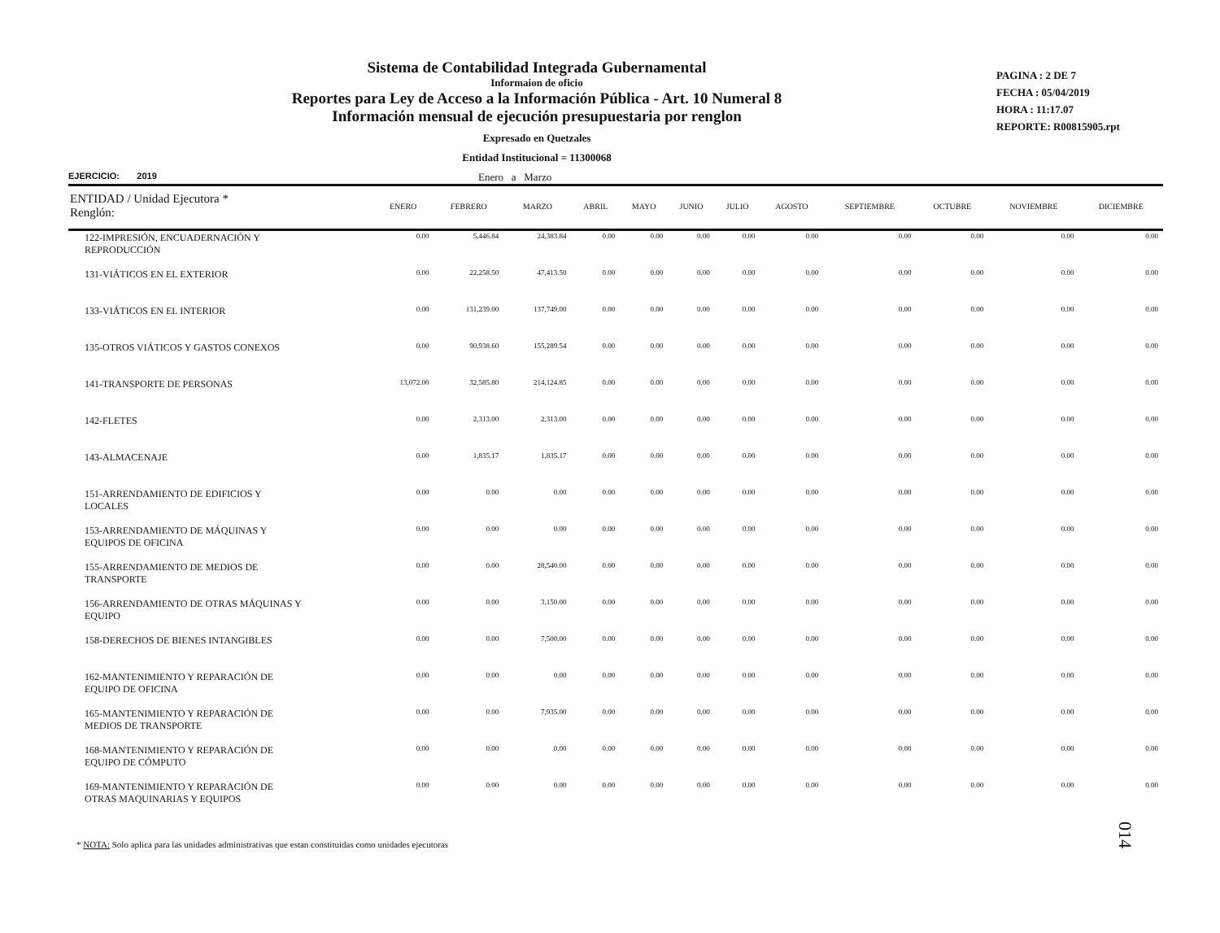Sistema de Contabilidad Integrada Gubernamental
Informaion de oficio
Reportes para Ley de Acceso a la Información Pública - Art. 10 Numeral 8
Información mensual de ejecución presupuestaria por renglon
Expresado en Quetzales
Entidad Institucional = 11300068
PAGINA : 2 DE 7
FECHA : 05/04/2019
HORA : 11:17.07
REPORTE: R00815905.rpt
EJERCICIO: 2019 Enero a Marzo
| ENTIDAD / Unidad Ejecutora * Renglón: | ENERO | FEBRERO | MARZO | ABRIL | MAYO | JUNIO | JULIO | AGOSTO | SEPTIEMBRE | OCTUBRE | NOVIEMBRE | DICIEMBRE |
| --- | --- | --- | --- | --- | --- | --- | --- | --- | --- | --- | --- | --- |
| 122-IMPRESIÓN, ENCUADERNACIÓN Y REPRODUCCIÓN | 0.00 | 5,446.84 | 24,383.84 | 0.00 | 0.00 | 0.00 | 0.00 | 0.00 | 0.00 | 0.00 | 0.00 | 0.00 |
| 131-VIÁTICOS EN EL EXTERIOR | 0.00 | 22,258.50 | 47,413.50 | 0.00 | 0.00 | 0.00 | 0.00 | 0.00 | 0.00 | 0.00 | 0.00 | 0.00 |
| 133-VIÁTICOS EN EL INTERIOR | 0.00 | 131,239.00 | 137,749.00 | 0.00 | 0.00 | 0.00 | 0.00 | 0.00 | 0.00 | 0.00 | 0.00 | 0.00 |
| 135-OTROS VIÁTICOS Y GASTOS CONEXOS | 0.00 | 90,938.60 | 155,289.54 | 0.00 | 0.00 | 0.00 | 0.00 | 0.00 | 0.00 | 0.00 | 0.00 | 0.00 |
| 141-TRANSPORTE DE PERSONAS | 13,072.00 | 32,585.80 | 214,124.85 | 0.00 | 0.00 | 0.00 | 0.00 | 0.00 | 0.00 | 0.00 | 0.00 | 0.00 |
| 142-FLETES | 0.00 | 2,313.00 | 2,313.00 | 0.00 | 0.00 | 0.00 | 0.00 | 0.00 | 0.00 | 0.00 | 0.00 | 0.00 |
| 143-ALMACENAJE | 0.00 | 1,835.17 | 1,835.17 | 0.00 | 0.00 | 0.00 | 0.00 | 0.00 | 0.00 | 0.00 | 0.00 | 0.00 |
| 151-ARRENDAMIENTO DE EDIFICIOS Y LOCALES | 0.00 | 0.00 | 0.00 | 0.00 | 0.00 | 0.00 | 0.00 | 0.00 | 0.00 | 0.00 | 0.00 | 0.00 |
| 153-ARRENDAMIENTO DE MÁQUINAS Y EQUIPOS DE OFICINA | 0.00 | 0.00 | 0.00 | 0.00 | 0.00 | 0.00 | 0.00 | 0.00 | 0.00 | 0.00 | 0.00 | 0.00 |
| 155-ARRENDAMIENTO DE MEDIOS DE TRANSPORTE | 0.00 | 0.00 | 28,540.00 | 0.00 | 0.00 | 0.00 | 0.00 | 0.00 | 0.00 | 0.00 | 0.00 | 0.00 |
| 156-ARRENDAMIENTO DE OTRAS MÁQUINAS Y EQUIPO | 0.00 | 0.00 | 3,150.00 | 0.00 | 0.00 | 0.00 | 0.00 | 0.00 | 0.00 | 0.00 | 0.00 | 0.00 |
| 158-DERECHOS DE BIENES INTANGIBLES | 0.00 | 0.00 | 7,500.00 | 0.00 | 0.00 | 0.00 | 0.00 | 0.00 | 0.00 | 0.00 | 0.00 | 0.00 |
| 162-MANTENIMIENTO Y REPARACIÓN DE EQUIPO DE OFICINA | 0.00 | 0.00 | 0.00 | 0.00 | 0.00 | 0.00 | 0.00 | 0.00 | 0.00 | 0.00 | 0.00 | 0.00 |
| 165-MANTENIMIENTO Y REPARACIÓN DE MEDIOS DE TRANSPORTE | 0.00 | 0.00 | 7,935.00 | 0.00 | 0.00 | 0.00 | 0.00 | 0.00 | 0.00 | 0.00 | 0.00 | 0.00 |
| 168-MANTENIMIENTO Y REPARACIÓN DE EQUIPO DE CÓMPUTO | 0.00 | 0.00 | 0.00 | 0.00 | 0.00 | 0.00 | 0.00 | 0.00 | 0.00 | 0.00 | 0.00 | 0.00 |
| 169-MANTENIMIENTO Y REPARACIÓN DE OTRAS MAQUINARIAS Y EQUIPOS | 0.00 | 0.00 | 0.00 | 0.00 | 0.00 | 0.00 | 0.00 | 0.00 | 0.00 | 0.00 | 0.00 | 0.00 |
* NOTA: Solo aplica para las unidades administrativas que estan constituidas como unidades ejecutoras
014